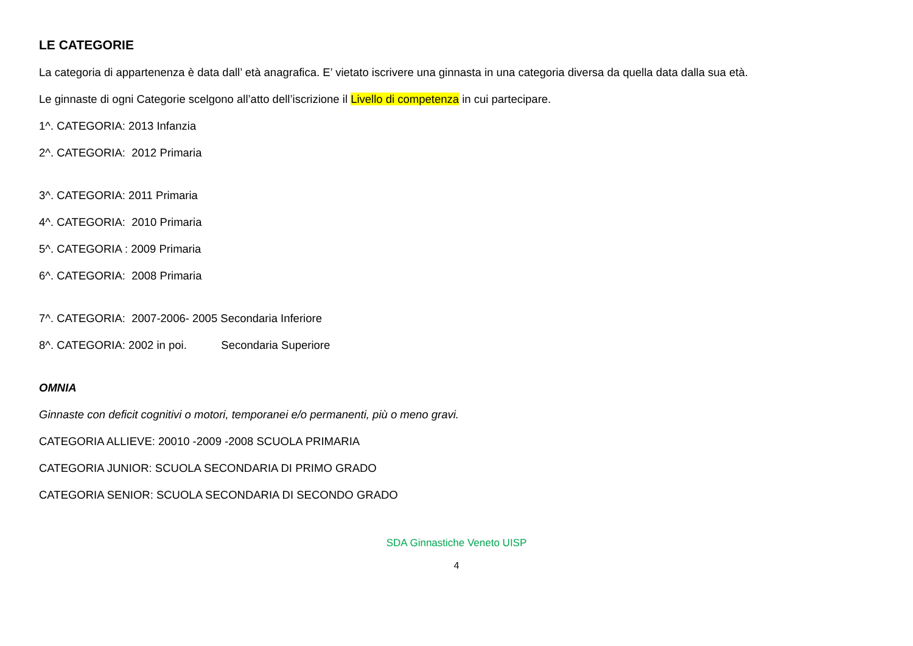LE CATEGORIE
La categoria di appartenenza è data dall’ età anagrafica. E’ vietato iscrivere una ginnasta in una categoria diversa da quella data dalla sua età.
Le ginnaste di ogni Categorie scelgono all’atto dell’iscrizione il Livello di competenza in cui partecipare.
1^. CATEGORIA: 2013 Infanzia
2^. CATEGORIA: 2012 Primaria
3^. CATEGORIA: 2011 Primaria
4^. CATEGORIA: 2010 Primaria
5^. CATEGORIA : 2009 Primaria
6^. CATEGORIA: 2008 Primaria
7^. CATEGORIA: 2007-2006- 2005 Secondaria Inferiore
8^. CATEGORIA: 2002 in poi. Secondaria Superiore
OMNIA
Ginnaste con deficit cognitivi o motori, temporanei e/o permanenti, più o meno gravi.
CATEGORIA ALLIEVE: 20010 -2009 -2008 SCUOLA PRIMARIA
CATEGORIA JUNIOR: SCUOLA SECONDARIA DI PRIMO GRADO
CATEGORIA SENIOR: SCUOLA SECONDARIA DI SECONDO GRADO
SDA Ginnastiche Veneto UISP
4